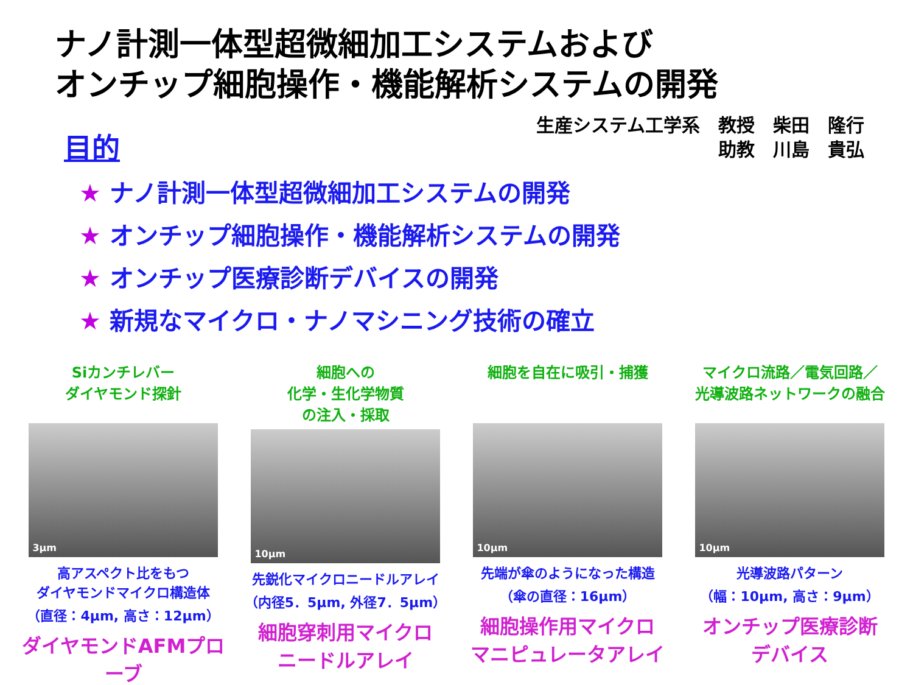ナノ計測一体型超微細加工システムおよび
オンチップ細胞操作・機能解析システムの開発
生産システム工学系　教授　柴田　隆行
助教　川島　貴弘
目的
★ ナノ計測一体型超微細加工システムの開発
★ オンチップ細胞操作・機能解析システムの開発
★ オンチップ医療診断デバイスの開発
★ 新規なマイクロ・ナノマシニング技術の確立
Siカンチレバー
ダイヤモンド探針
3μm
高アスペクト比をもつ
ダイヤモンドマイクロ構造体
（直径：4μm, 高さ：12μm）
ダイヤモンドAFMプローブ
細胞への
化学・生化学物質
の注入・採取
10μm
先鋭化マイクロニードルアレイ
（内径5．5μm, 外径7．5μm）
細胞穿刺用マイクロ
ニードルアレイ
細胞を自在に吸引・捕獲
10μm
先端が傘のようになった構造
（傘の直径：16μm）
細胞操作用マイクロ
マニピュレータアレイ
マイクロ流路／電気回路／
光導波路ネットワークの融合
10μm
光導波路パターン
（幅：10μm, 高さ：9μm）
オンチップ医療診断
デバイス